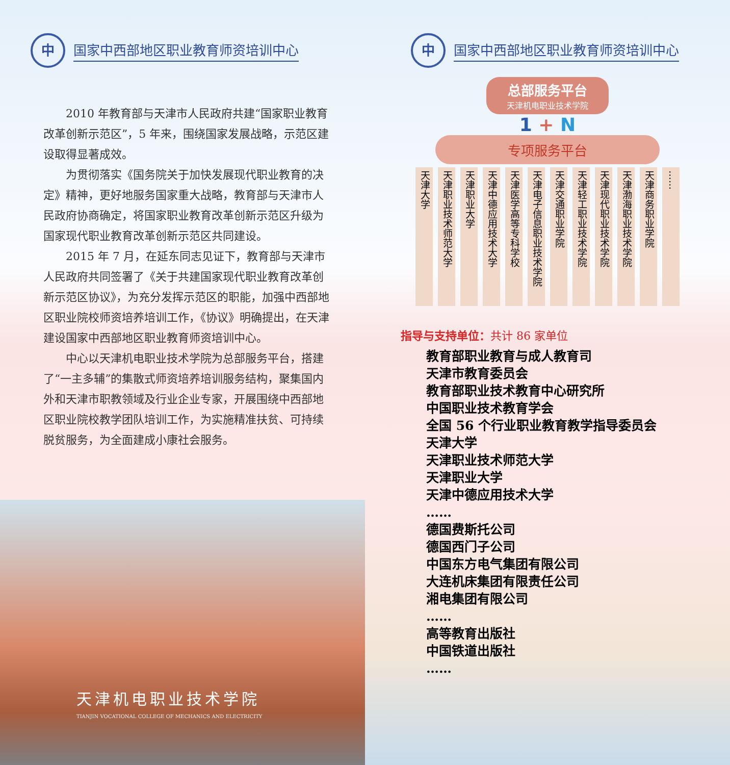中
国家中西部地区职业教育师资培训中心
2010 年教育部与天津市人民政府共建“国家职业教育改革创新示范区”，5 年来，围绕国家发展战略，示范区建设取得显著成效。
为贯彻落实《国务院关于加快发展现代职业教育的决定》精神，更好地服务国家重大战略，教育部与天津市人民政府协商确定，将国家职业教育改革创新示范区升级为国家现代职业教育改革创新示范区共同建设。
2015 年 7 月，在延东同志见证下，教育部与天津市人民政府共同签署了《关于共建国家现代职业教育改革创新示范区协议》，为充分发挥示范区的职能，加强中西部地区职业院校师资培养培训工作，《协议》明确提出，在天津建设国家中西部地区职业教育师资培训中心。
中心以天津机电职业技术学院为总部服务平台，搭建了“一主多辅”的集散式师资培养培训服务结构，聚集国内外和天津市职教领域及行业企业专家，开展围绕中西部地区职业院校教学团队培训工作，为实施精准扶贫、可持续脱贫服务，为全面建成小康社会服务。
天津机电职业技术学院
TIANJIN VOCATIONAL COLLEGE OF MECHANICS AND ELECTRICITY
中
国家中西部地区职业教育师资培训中心
总部服务平台
天津机电职业技术学院
1 + N
专项服务平台
天津大学
天津职业技术师范大学
天津职业大学
天津中德应用技术大学
天津医学高等专科学校
天津电子信息职业技术学院
天津交通职业学院
天津轻工职业技术学院
天津现代职业技术学院
天津渤海职业技术学院
天津商务职业学院
……
指导与支持单位：共计 86 家单位
教育部职业教育与成人教育司
天津市教育委员会
教育部职业技术教育中心研究所
中国职业技术教育学会
全国 56 个行业职业教育教学指导委员会
天津大学
天津职业技术师范大学
天津职业大学
天津中德应用技术大学
……
德国费斯托公司
德国西门子公司
中国东方电气集团有限公司
大连机床集团有限责任公司
湘电集团有限公司
……
高等教育出版社
中国铁道出版社
……